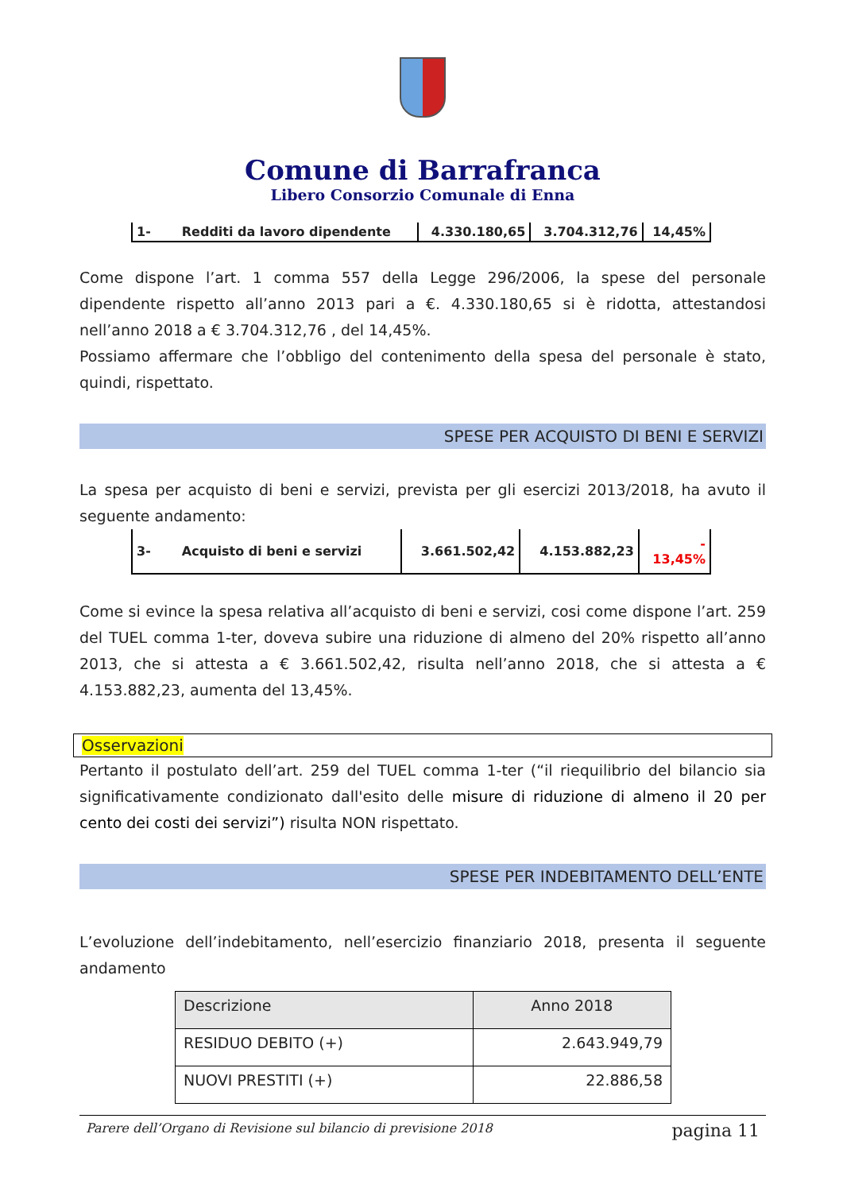Comune di Barrafranca
Libero Consorzio Comunale di Enna
| 1- Redditi da lavoro dipendente | 4.330.180,65 | 3.704.312,76 | 14,45% |
Come dispone l’art. 1 comma 557 della Legge 296/2006, la spese del personale dipendente rispetto all’anno 2013 pari a €. 4.330.180,65 si è ridotta, attestandosi nell’anno 2018 a € 3.704.312,76 , del 14,45%.
Possiamo affermare che l’obbligo del contenimento della spesa del personale è stato, quindi, rispettato.
SPESE PER ACQUISTO DI BENI E SERVIZI
La spesa per acquisto di beni e servizi, prevista per gli esercizi 2013/2018, ha avuto il seguente andamento:
| 3- Acquisto di beni e servizi | 3.661.502,42 | 4.153.882,23 | - 13,45% |
Come si evince la spesa relativa all’acquisto di beni e servizi, cosi come dispone l’art. 259 del TUEL comma 1-ter, doveva subire una riduzione di almeno del 20% rispetto all’anno 2013, che si attesta a € 3.661.502,42, risulta nell’anno 2018, che si attesta a € 4.153.882,23, aumenta del 13,45%.
Osservazioni
Pertanto il postulato dell’art. 259 del TUEL comma 1-ter (“il riequilibrio del bilancio sia significativamente condizionato dall'esito delle misure di riduzione di almeno il 20 per cento dei costi dei servizi”) risulta NON rispettato.
SPESE PER INDEBITAMENTO DELL’ENTE
L’evoluzione dell’indebitamento, nell’esercizio finanziario 2018, presenta il seguente andamento
| Descrizione | Anno 2018 |
| --- | --- |
| RESIDUO DEBITO (+) | 2.643.949,79 |
| NUOVI PRESTITI (+) | 22.886,58 |
Parere dell’Organo di Revisione sul bilancio di previsione 2018 pagina 11